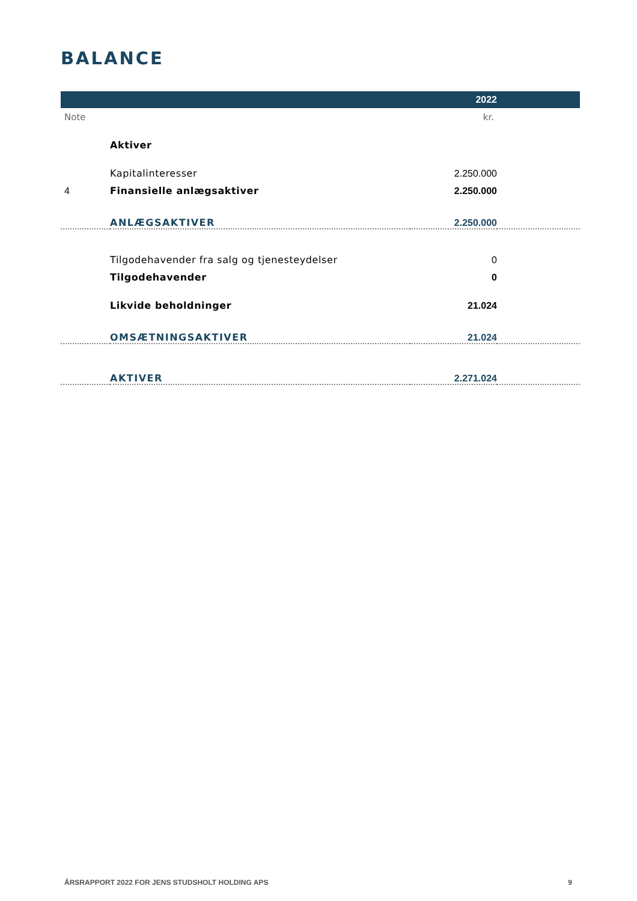BALANCE
| | | 2022 | |
| --- | --- | --- | --- |
| Note | | kr. | |
| | Aktiver | | |
| | Kapitalinteresser | 2.250.000 | |
| 4 | Finansielle anlægsaktiver | 2.250.000 | |
| | ANLÆGSAKTIVER | 2.250.000 | |
| | Tilgodehavender fra salg og tjenesteydelser | 0 | |
| | Tilgodehavender | 0 | |
| | Likvide beholdninger | 21.024 | |
| | OMSÆTNINGSAKTIVER | 21.024 | |
| | AKTIVER | 2.271.024 | |
ÅRSRAPPORT 2022 FOR JENS STUDSHOLT HOLDING APS 9